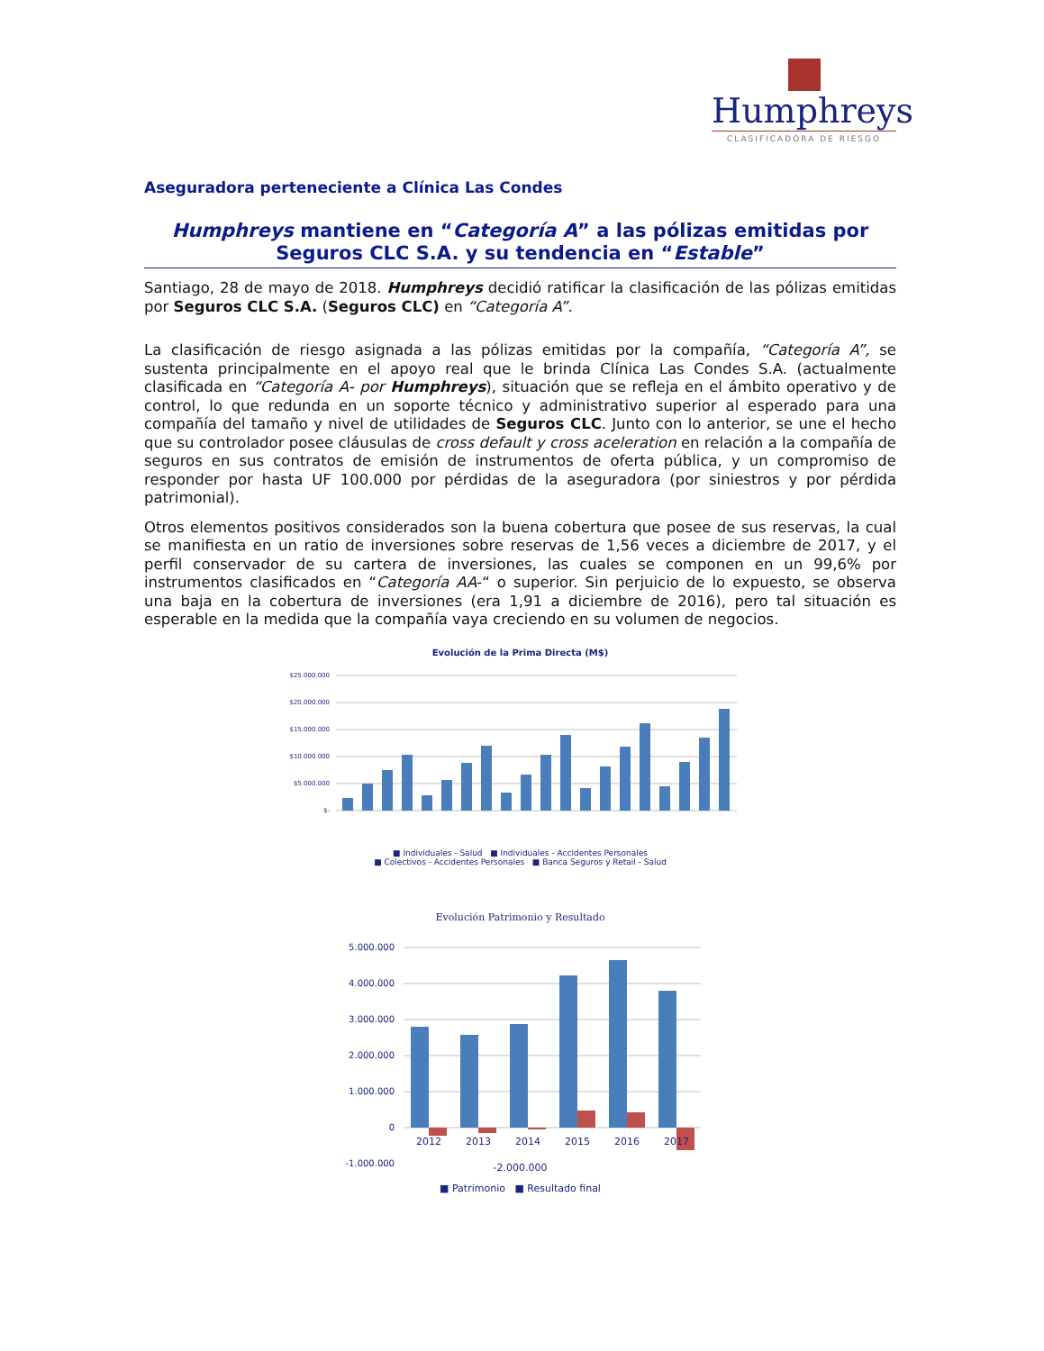Humphreys
CLASIFICADORA DE RIESGO
Aseguradora perteneciente a Clínica Las Condes
Humphreys mantiene en “Categoría A” a las pólizas emitidas por Seguros CLC S.A. y su tendencia en “Estable”
Santiago, 28 de mayo de 2018. Humphreys decidió ratificar la clasificación de las pólizas emitidas por Seguros CLC S.A. (Seguros CLC) en “Categoría A”.
La clasificación de riesgo asignada a las pólizas emitidas por la compañía, “Categoría A”, se sustenta principalmente en el apoyo real que le brinda Clínica Las Condes S.A. (actualmente clasificada en “Categoría A- por Humphreys), situación que se refleja en el ámbito operativo y de control, lo que redunda en un soporte técnico y administrativo superior al esperado para una compañía del tamaño y nivel de utilidades de Seguros CLC. Junto con lo anterior, se une el hecho que su controlador posee cláusulas de cross default y cross aceleration en relación a la compañía de seguros en sus contratos de emisión de instrumentos de oferta pública, y un compromiso de responder por hasta UF 100.000 por pérdidas de la aseguradora (por siniestros y por pérdida patrimonial).
Otros elementos positivos considerados son la buena cobertura que posee de sus reservas, la cual se manifiesta en un ratio de inversiones sobre reservas de 1,56 veces a diciembre de 2017, y el perfil conservador de su cartera de inversiones, las cuales se componen en un 99,6% por instrumentos clasificados en “Categoría AA-“ o superior. Sin perjuicio de lo expuesto, se observa una baja en la cobertura de inversiones (era 1,91 a diciembre de 2016), pero tal situación es esperable en la medida que la compañía vaya creciendo en su volumen de negocios.
Evolución de la Prima Directa (M$)
$25.000.000
$20.000.000
$15.000.000
$10.000.000
$5.000.000
$-
■ Individuales - Salud ■ Individuales - Accidentes Personales
■ Colectivos - Accidentes Personales ■ Banca Seguros y Retail - Salud
Evolución Patrimonio y Resultado
5.000.000
4.000.000
3.000.000
2.000.000
1.000.000
0
-1.000.000
2012
2013
2014
2015
2016
2017
-2.000.000
■ Patrimonio ■ Resultado final